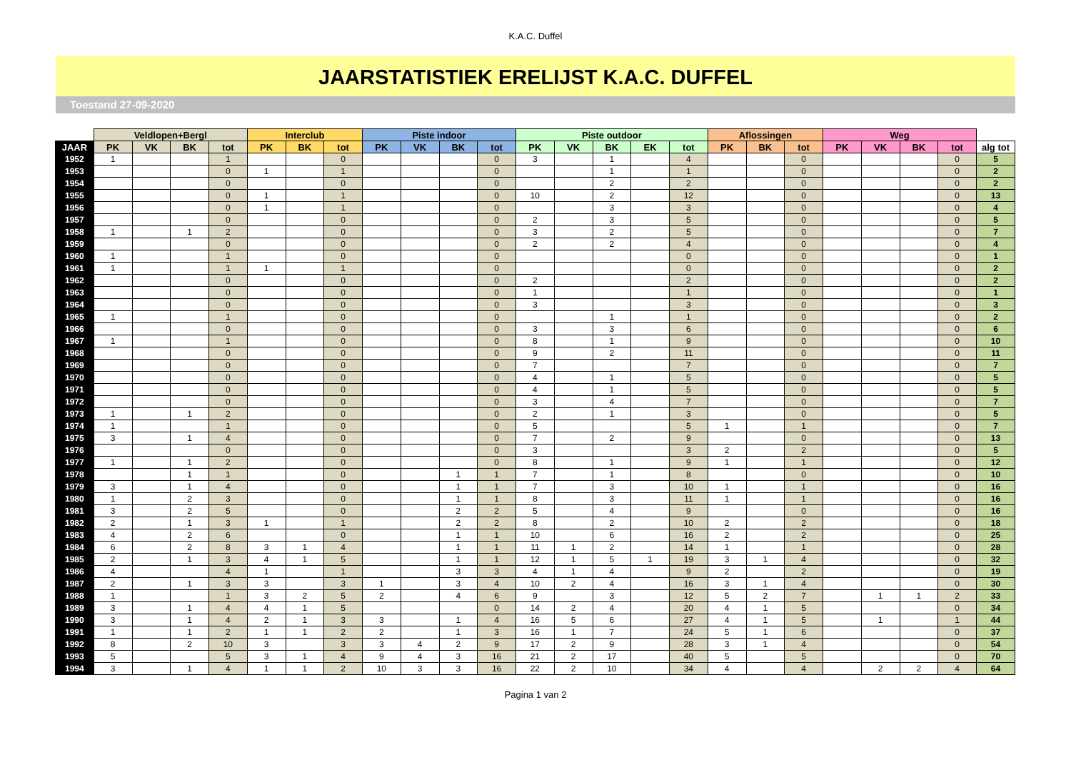K.A.C. Duffel
JAARSTATISTIEK ERELIJST K.A.C. DUFFEL
Toestand 27-09-2020
| | Veldlopen+Bergl | | | | Interclub | | | Piste indoor | | | | Piste outdoor | | | | | Aflossingen | | | Weg | | | | |
| --- | --- | --- | --- | --- | --- | --- | --- | --- | --- | --- | --- | --- | --- | --- | --- | --- | --- | --- | --- | --- | --- | --- | --- | --- |
| JAAR | PK | VK | BK | tot | PK | BK | tot | PK | VK | BK | tot | PK | VK | BK | EK | tot | PK | BK | tot | PK | VK | BK | tot | alg tot |
| 1952 | 1 | | | 1 | | | 0 | | | | 0 | 3 | | 1 | | 4 | | | 0 | | | | 0 | 5 |
| 1953 | | | | 0 | 1 | | 1 | | | | 0 | | | 1 | | 1 | | | 0 | | | | 0 | 2 |
| 1954 | | | | 0 | | | 0 | | | | 0 | | | 2 | | 2 | | | 0 | | | | 0 | 2 |
| 1955 | | | | 0 | 1 | | 1 | | | | 0 | 10 | | 2 | | 12 | | | 0 | | | | 0 | 13 |
| 1956 | | | | 0 | 1 | | 1 | | | | 0 | | | 3 | | 3 | | | 0 | | | | 0 | 4 |
| 1957 | | | | 0 | | | 0 | | | | 0 | 2 | | 3 | | 5 | | | 0 | | | | 0 | 5 |
| 1958 | 1 | | 1 | 2 | | | 0 | | | | 0 | 3 | | 2 | | 5 | | | 0 | | | | 0 | 7 |
| 1959 | | | | 0 | | | 0 | | | | 0 | 2 | | 2 | | 4 | | | 0 | | | | 0 | 4 |
| 1960 | 1 | | | 1 | | | 0 | | | | 0 | | | | | 0 | | | 0 | | | | 0 | 1 |
| 1961 | 1 | | | 1 | 1 | | 1 | | | | 0 | | | | | 0 | | | 0 | | | | 0 | 2 |
| 1962 | | | | 0 | | | 0 | | | | 0 | 2 | | | | 2 | | | 0 | | | | 0 | 2 |
| 1963 | | | | 0 | | | 0 | | | | 0 | 1 | | | | 1 | | | 0 | | | | 0 | 1 |
| 1964 | | | | 0 | | | 0 | | | | 0 | 3 | | | | 3 | | | 0 | | | | 0 | 3 |
| 1965 | 1 | | | 1 | | | 0 | | | | 0 | | | 1 | | 1 | | | 0 | | | | 0 | 2 |
| 1966 | | | | 0 | | | 0 | | | | 0 | 3 | | 3 | | 6 | | | 0 | | | | 0 | 6 |
| 1967 | 1 | | | 1 | | | 0 | | | | 0 | 8 | | 1 | | 9 | | | 0 | | | | 0 | 10 |
| 1968 | | | | 0 | | | 0 | | | | 0 | 9 | | 2 | | 11 | | | 0 | | | | 0 | 11 |
| 1969 | | | | 0 | | | 0 | | | | 0 | 7 | | | | 7 | | | 0 | | | | 0 | 7 |
| 1970 | | | | 0 | | | 0 | | | | 0 | 4 | | 1 | | 5 | | | 0 | | | | 0 | 5 |
| 1971 | | | | 0 | | | 0 | | | | 0 | 4 | | 1 | | 5 | | | 0 | | | | 0 | 5 |
| 1972 | | | | 0 | | | 0 | | | | 0 | 3 | | 4 | | 7 | | | 0 | | | | 0 | 7 |
| 1973 | 1 | | 1 | 2 | | | 0 | | | | 0 | 2 | | 1 | | 3 | | | 0 | | | | 0 | 5 |
| 1974 | 1 | | | 1 | | | 0 | | | | 0 | 5 | | | | 5 | 1 | | 1 | | | | 0 | 7 |
| 1975 | 3 | | 1 | 4 | | | 0 | | | | 0 | 7 | | 2 | | 9 | | | 0 | | | | 0 | 13 |
| 1976 | | | | 0 | | | 0 | | | | 0 | 3 | | | | 3 | 2 | | 2 | | | | 0 | 5 |
| 1977 | 1 | | 1 | 2 | | | 0 | | | | 0 | 8 | | 1 | | 9 | 1 | | 1 | | | | 0 | 12 |
| 1978 | | | 1 | 1 | | | 0 | | | 1 | 1 | 7 | | 1 | | 8 | | | 0 | | | | 0 | 10 |
| 1979 | 3 | | 1 | 4 | | | 0 | | | 1 | 1 | 7 | | 3 | | 10 | 1 | | 1 | | | | 0 | 16 |
| 1980 | 1 | | 2 | 3 | | | 0 | | | 1 | 1 | 8 | | 3 | | 11 | 1 | | 1 | | | | 0 | 16 |
| 1981 | 3 | | 2 | 5 | | | 0 | | | 2 | 2 | 5 | | 4 | | 9 | | | 0 | | | | 0 | 16 |
| 1982 | 2 | | 1 | 3 | 1 | | 1 | | | 2 | 2 | 8 | | 2 | | 10 | 2 | | 2 | | | | 0 | 18 |
| 1983 | 4 | | 2 | 6 | | | 0 | | | 1 | 1 | 10 | | 6 | | 16 | 2 | | 2 | | | | 0 | 25 |
| 1984 | 6 | | 2 | 8 | 3 | 1 | 4 | | | 1 | 1 | 11 | 1 | 2 | | 14 | 1 | | 1 | | | | 0 | 28 |
| 1985 | 2 | | 1 | 3 | 4 | 1 | 5 | | | 1 | 1 | 12 | 1 | 5 | 1 | 19 | 3 | 1 | 4 | | | | 0 | 32 |
| 1986 | 4 | | | 4 | 1 | | 1 | | | 3 | 3 | 4 | 1 | 4 | | 9 | 2 | | 2 | | | | 0 | 19 |
| 1987 | 2 | | 1 | 3 | 3 | | 3 | 1 | | 3 | 4 | 10 | 2 | 4 | | 16 | 3 | 1 | 4 | | | | 0 | 30 |
| 1988 | 1 | | | 1 | 3 | 2 | 5 | 2 | | 4 | 6 | 9 | | 3 | | 12 | 5 | 2 | 7 | | 1 | 1 | 2 | 33 |
| 1989 | 3 | | 1 | 4 | 4 | 1 | 5 | | | | 0 | 14 | 2 | 4 | | 20 | 4 | 1 | 5 | | | | 0 | 34 |
| 1990 | 3 | | 1 | 4 | 2 | 1 | 3 | 3 | | 1 | 4 | 16 | 5 | 6 | | 27 | 4 | 1 | 5 | | 1 | | 1 | 44 |
| 1991 | 1 | | 1 | 2 | 1 | 1 | 2 | 2 | | 1 | 3 | 16 | 1 | 7 | | 24 | 5 | 1 | 6 | | | | 0 | 37 |
| 1992 | 8 | | 2 | 10 | 3 | | 3 | 3 | 4 | 2 | 9 | 17 | 2 | 9 | | 28 | 3 | 1 | 4 | | | | 0 | 54 |
| 1993 | 5 | | | 5 | 3 | 1 | 4 | 9 | 4 | 3 | 16 | 21 | 2 | 17 | | 40 | 5 | | 5 | | | | 0 | 70 |
| 1994 | 3 | | 1 | 4 | 1 | 1 | 2 | 10 | 3 | 3 | 16 | 22 | 2 | 10 | | 34 | 4 | | 4 | | 2 | 2 | 4 | 64 |
Pagina 1 van 2